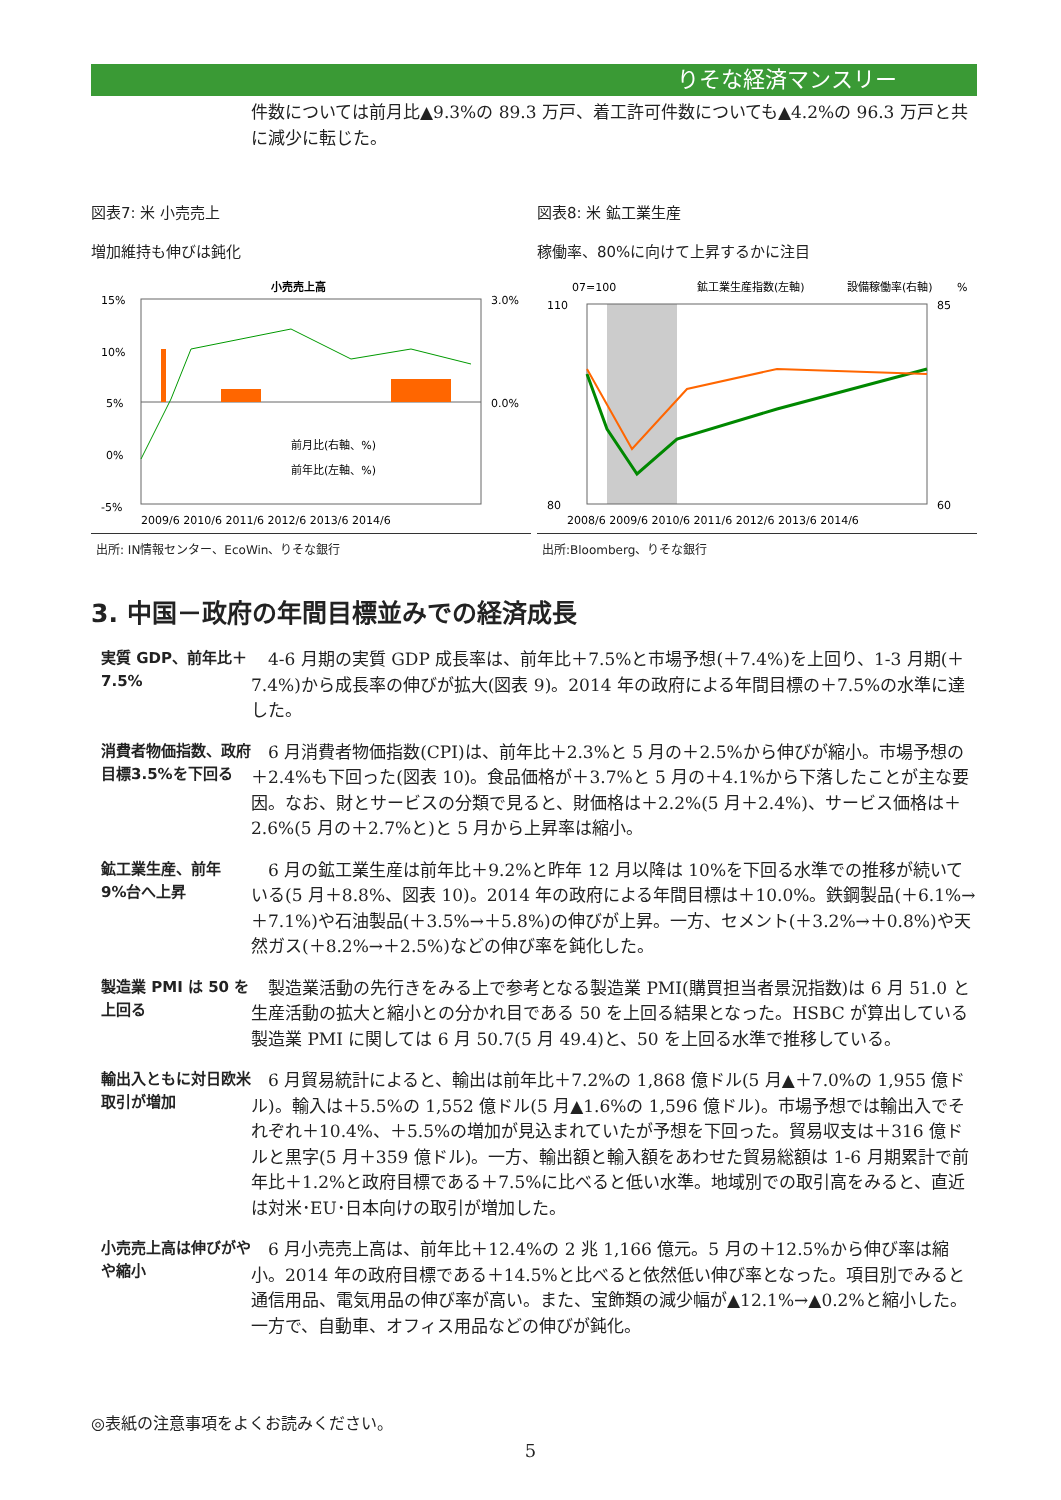りそな経済マンスリー
件数については前月比▲9.3%の 89.3 万戸、着工許可件数についても▲4.2%の 96.3 万戸と共に減少に転じた。
図表7: 米 小売売上
増加維持も伸びは鈍化
小売売上高
15%
10%
5%
0%
-5%
3.0%
0.0%
2009/6 2010/6 2011/6 2012/6 2013/6 2014/6
前月比(右軸、%)
前年比(左軸、%)
出所: IN情報センター、EcoWin、りそな銀行
図表8: 米 鉱工業生産
稼働率、80%に向けて上昇するかに注目
07=100
鉱工業生産指数(左軸)
設備稼働率(右軸)
%
110
80
85
60
2008/6 2009/6 2010/6 2011/6 2012/6 2013/6 2014/6
出所:Bloomberg、りそな銀行
3. 中国－政府の年間目標並みでの経済成長
実質 GDP、前年比＋7.5%
4-6 月期の実質 GDP 成長率は、前年比＋7.5%と市場予想(＋7.4%)を上回り、1-3 月期(＋7.4%)から成長率の伸びが拡大(図表 9)。2014 年の政府による年間目標の＋7.5%の水準に達した。
消費者物価指数、政府目標3.5%を下回る
6 月消費者物価指数(CPI)は、前年比＋2.3%と 5 月の＋2.5%から伸びが縮小。市場予想の＋2.4%も下回った(図表 10)。食品価格が＋3.7%と 5 月の＋4.1%から下落したことが主な要因。なお、財とサービスの分類で見ると、財価格は＋2.2%(5 月＋2.4%)、サービス価格は＋2.6%(5 月の＋2.7%と)と 5 月から上昇率は縮小。
鉱工業生産、前年 9%台へ上昇
6 月の鉱工業生産は前年比＋9.2%と昨年 12 月以降は 10%を下回る水準での推移が続いている(5 月＋8.8%、図表 10)。2014 年の政府による年間目標は＋10.0%。鉄鋼製品(＋6.1%→＋7.1%)や石油製品(＋3.5%→＋5.8%)の伸びが上昇。一方、セメント(＋3.2%→＋0.8%)や天然ガス(＋8.2%→＋2.5%)などの伸び率を鈍化した。
製造業 PMI は 50 を上回る
製造業活動の先行きをみる上で参考となる製造業 PMI(購買担当者景況指数)は 6 月 51.0 と生産活動の拡大と縮小との分かれ目である 50 を上回る結果となった。HSBC が算出している製造業 PMI に関しては 6 月 50.7(5 月 49.4)と、50 を上回る水準で推移している。
輸出入ともに対日欧米取引が増加
6 月貿易統計によると、輸出は前年比＋7.2%の 1,868 億ドル(5 月▲＋7.0%の 1,955 億ドル)。輸入は＋5.5%の 1,552 億ドル(5 月▲1.6%の 1,596 億ドル)。市場予想では輸出入でそれぞれ＋10.4%、＋5.5%の増加が見込まれていたが予想を下回った。貿易収支は＋316 億ドルと黒字(5 月＋359 億ドル)。一方、輸出額と輸入額をあわせた貿易総額は 1-6 月期累計で前年比＋1.2%と政府目標である＋7.5%に比べると低い水準。地域別での取引高をみると、直近は対米･EU･日本向けの取引が増加した。
小売売上高は伸びがやや縮小
6 月小売売上高は、前年比＋12.4%の 2 兆 1,166 億元。5 月の＋12.5%から伸び率は縮小。2014 年の政府目標である＋14.5%と比べると依然低い伸び率となった。項目別でみると通信用品、電気用品の伸び率が高い。また、宝飾類の減少幅が▲12.1%→▲0.2%と縮小した。一方で、自動車、オフィス用品などの伸びが鈍化。
◎表紙の注意事項をよくお読みください。
5